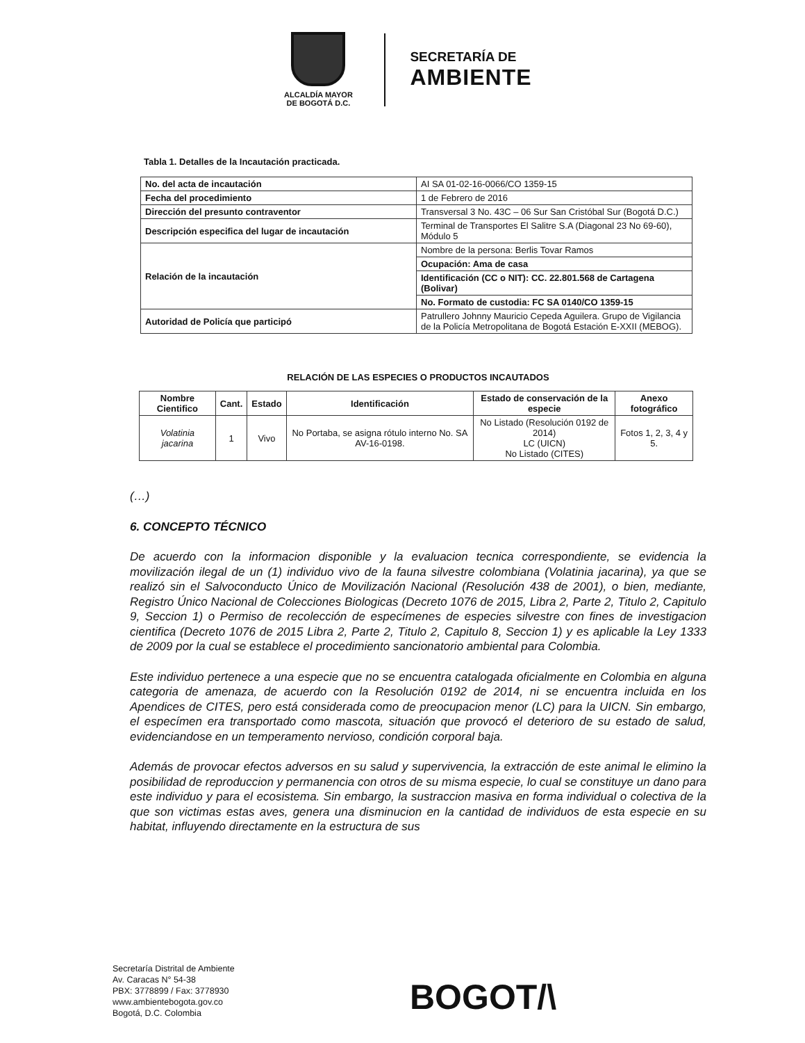ALCALDÍA MAYOR
DE BOGOTÁ D.C.
SECRETARÍA DE
AMBIENTE
Tabla 1. Detalles de la Incautación practicada.
| No. del acta de incautación | AI SA 01-02-16-0066/CO 1359-15 |
| Fecha del procedimiento | 1 de Febrero de 2016 |
| Dirección del presunto contraventor | Transversal 3 No. 43C – 06 Sur San Cristóbal Sur (Bogotá D.C.) |
| Descripción especifica del lugar de incautación | Terminal de Transportes El Salitre S.A (Diagonal 23 No 69-60), Módulo 5 |
| Relación de la incautación | Nombre de la persona: Berlis Tovar Ramos |
| | Ocupación: Ama de casa |
| | Identificación (CC o NIT): CC. 22.801.568 de Cartagena (Bolivar) |
| | No. Formato de custodia: FC SA 0140/CO 1359-15 |
| Autoridad de Policía que participó | Patrullero Johnny Mauricio Cepeda Aguilera. Grupo de Vigilancia de la Policía Metropolitana de Bogotá Estación E-XXII (MEBOG). |
RELACIÓN DE LAS ESPECIES O PRODUCTOS INCAUTADOS
| Nombre Cientifico | Cant. | Estado | Identificación | Estado de conservación de la especie | Anexo fotográfico |
| --- | --- | --- | --- | --- | --- |
| Volatinia jacarina | 1 | Vivo | No Portaba, se asigna rótulo interno No. SA AV-16-0198. | No Listado (Resolución 0192 de 2014) LC (UICN) No Listado (CITES) | Fotos 1, 2, 3, 4 y 5. |
(…)
6. CONCEPTO TÉCNICO
De acuerdo con la informacion disponible y la evaluacion tecnica correspondiente, se evidencia la movilización ilegal de un (1) individuo vivo de la fauna silvestre colombiana (Volatinia jacarina), ya que se realizó sin el Salvoconducto Único de Movilización Nacional (Resolución 438 de 2001), o bien, mediante, Registro Único Nacional de Colecciones Biologicas (Decreto 1076 de 2015, Libra 2, Parte 2, Titulo 2, Capitulo 9, Seccion 1) o Permiso de recolección de especímenes de especies silvestre con fines de investigacion cientifica (Decreto 1076 de 2015 Libra 2, Parte 2, Titulo 2, Capitulo 8, Seccion 1) y es aplicable la Ley 1333 de 2009 por la cual se establece el procedimiento sancionatorio ambiental para Colombia.
Este individuo pertenece a una especie que no se encuentra catalogada oficialmente en Colombia en alguna categoria de amenaza, de acuerdo con la Resolución 0192 de 2014, ni se encuentra incluida en los Apendices de CITES, pero está considerada como de preocupacion menor (LC) para la UICN. Sin embargo, el especímen era transportado como mascota, situación que provocó el deterioro de su estado de salud, evidenciandose en un temperamento nervioso, condición corporal baja.
Además de provocar efectos adversos en su salud y supervivencia, la extracción de este animal le elimino la posibilidad de reproduccion y permanencia con otros de su misma especie, lo cual se constituye un dano para este individuo y para el ecosistema. Sin embargo, la sustraccion masiva en forma individual o colectiva de la que son victimas estas aves, genera una disminucion en la cantidad de individuos de esta especie en su habitat, influyendo directamente en la estructura de sus
Secretaría Distrital de Ambiente
Av. Caracas N° 54-38
PBX: 3778899 / Fax: 3778930
www.ambientebogota.gov.co
Bogotá, D.C. Colombia
BOGOT/\